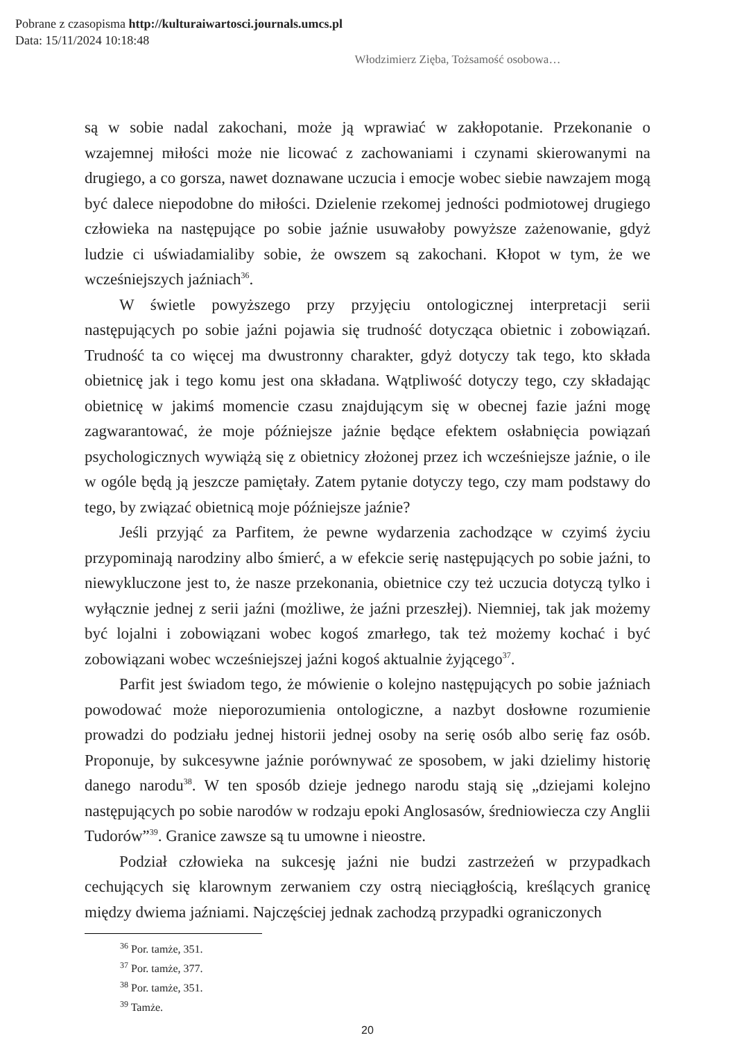Pobrane z czasopisma http://kulturaiwartosci.journals.umcs.pl
Data: 15/11/2024 10:18:48
Włodzimierz Zięba, Tożsamość osobowa…
są w sobie nadal zakochani, może ją wprawiać w zakłopotanie. Przekonanie o wzajemnej miłości może nie licować z zachowaniami i czynami skierowanymi na drugiego, a co gorsza, nawet doznawane uczucia i emocje wobec siebie nawzajem mogą być dalece niepodobne do miłości. Dzielenie rzekomej jedności podmiotowej drugiego człowieka na następujące po sobie jaźnie usuwałoby powyższe zażenowanie, gdyż ludzie ci uświadamialiby sobie, że owszem są zakochani. Kłopot w tym, że we wcześniejszych jaźniach<sup>36</sup>.
W świetle powyższego przy przyjęciu ontologicznej interpretacji serii następujących po sobie jaźni pojawia się trudność dotycząca obietnic i zobowiązań. Trudność ta co więcej ma dwustronny charakter, gdyż dotyczy tak tego, kto składa obietnicę jak i tego komu jest ona składana. Wątpliwość dotyczy tego, czy składając obietnicę w jakimś momencie czasu znajdującym się w obecnej fazie jaźni mogę zagwarantować, że moje późniejsze jaźnie będące efektem osłabnięcia powiązań psychologicznych wywiążą się z obietnicy złożonej przez ich wcześniejsze jaźnie, o ile w ogóle będą ją jeszcze pamiętały. Zatem pytanie dotyczy tego, czy mam podstawy do tego, by związać obietnicą moje późniejsze jaźnie?
Jeśli przyjąć za Parfitem, że pewne wydarzenia zachodzące w czyimś życiu przypominają narodziny albo śmierć, a w efekcie serię następujących po sobie jaźni, to niewykluczone jest to, że nasze przekonania, obietnice czy też uczucia dotyczą tylko i wyłącznie jednej z serii jaźni (możliwe, że jaźni przeszłej). Niemniej, tak jak możemy być lojalni i zobowiązani wobec kogoś zmarłego, tak też możemy kochać i być zobowiązani wobec wcześniejszej jaźni kogoś aktualnie żyjącego<sup>37</sup>.
Parfit jest świadom tego, że mówienie o kolejno następujących po sobie jaźniach powodować może nieporozumienia ontologiczne, a nazbyt dosłowne rozumienie prowadzi do podziału jednej historii jednej osoby na serię osób albo serię faz osób. Proponuje, by sukcesywne jaźnie porównywać ze sposobem, w jaki dzielimy historię danego narodu<sup>38</sup>. W ten sposób dzieje jednego narodu stają się „dziejami kolejno następujących po sobie narodów w rodzaju epoki Anglosasów, średniowiecza czy Anglii Tudorów”<sup>39</sup>. Granice zawsze są tu umowne i nieostre.
Podział człowieka na sukcesję jaźni nie budzi zastrzeżeń w przypadkach cechujących się klarownym zerwaniem czy ostrą nieciągłością, kreślących granicę między dwiema jaźniami. Najczęściej jednak zachodzą przypadki ograniczonych
<sup>36</sup> Por. tamże, 351.
<sup>37</sup> Por. tamże, 377.
<sup>38</sup> Por. tamże, 351.
<sup>39</sup> Tamże.
20